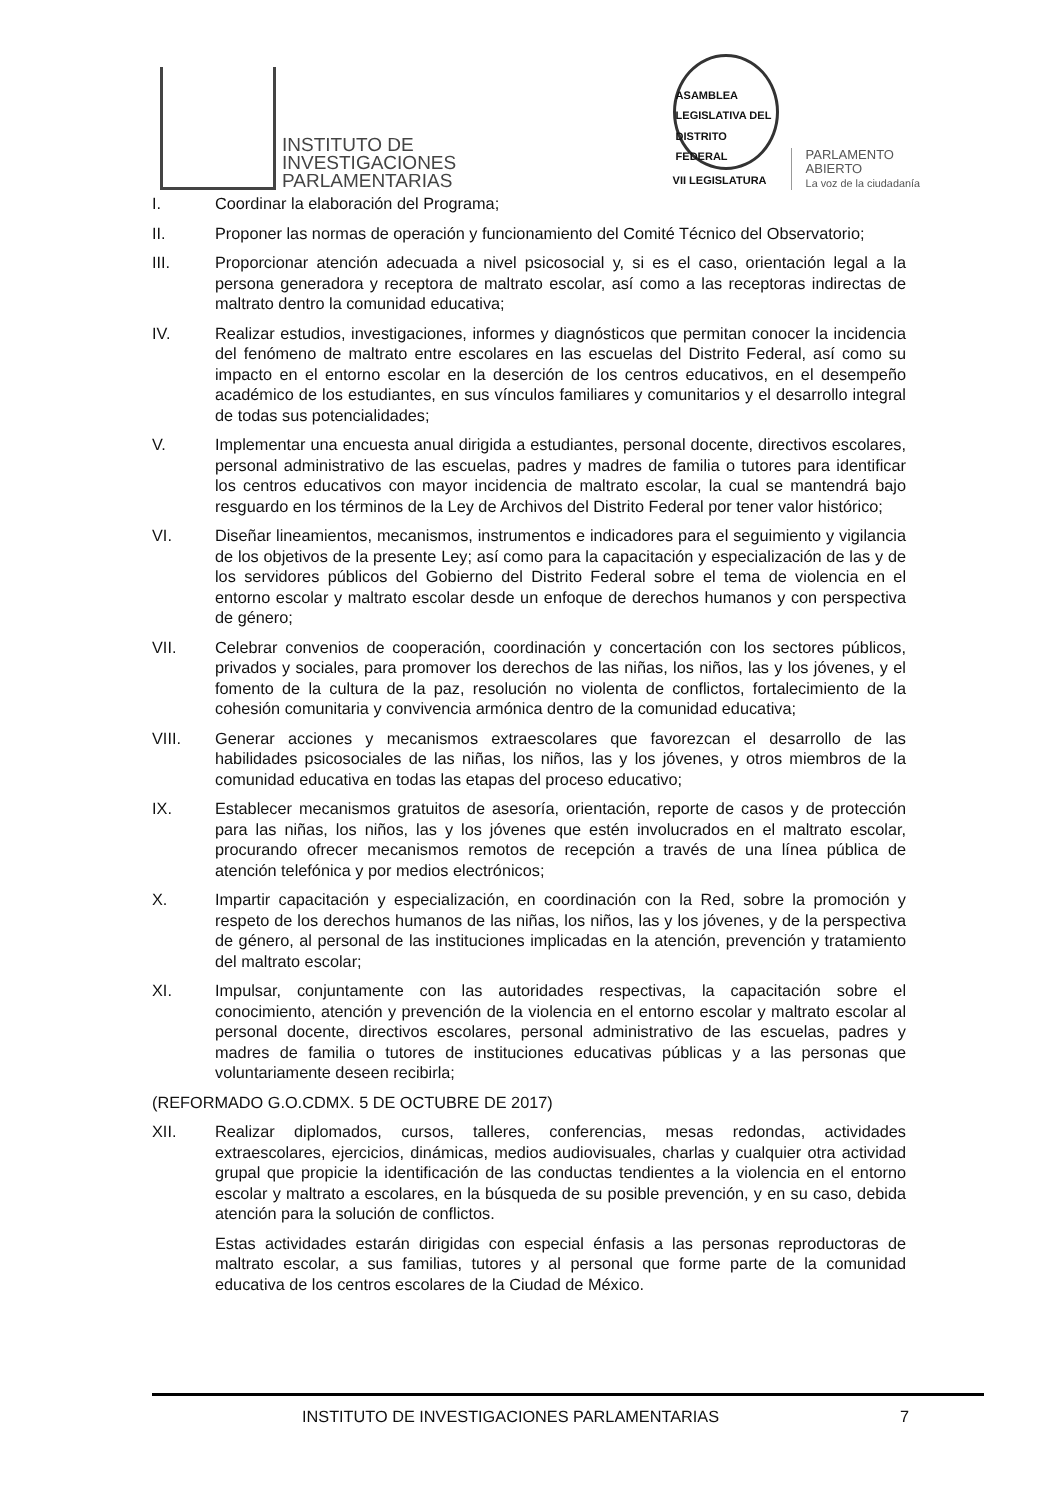INSTITUTO DE
INVESTIGACIONES
PARLAMENTARIAS
ASAMBLEA LEGISLATIVA DEL DISTRITO FEDERAL
VII LEGISLATURA
PARLAMENTO
ABIERTO
La voz de la ciudadanía
I. Coordinar la elaboración del Programa;
II. Proponer las normas de operación y funcionamiento del Comité Técnico del Observatorio;
III. Proporcionar atención adecuada a nivel psicosocial y, si es el caso, orientación legal a la persona generadora y receptora de maltrato escolar, así como a las receptoras indirectas de maltrato dentro la comunidad educativa;
IV. Realizar estudios, investigaciones, informes y diagnósticos que permitan conocer la incidencia del fenómeno de maltrato entre escolares en las escuelas del Distrito Federal, así como su impacto en el entorno escolar en la deserción de los centros educativos, en el desempeño académico de los estudiantes, en sus vínculos familiares y comunitarios y el desarrollo integral de todas sus potencialidades;
V. Implementar una encuesta anual dirigida a estudiantes, personal docente, directivos escolares, personal administrativo de las escuelas, padres y madres de familia o tutores para identificar los centros educativos con mayor incidencia de maltrato escolar, la cual se mantendrá bajo resguardo en los términos de la Ley de Archivos del Distrito Federal por tener valor histórico;
VI. Diseñar lineamientos, mecanismos, instrumentos e indicadores para el seguimiento y vigilancia de los objetivos de la presente Ley; así como para la capacitación y especialización de las y de los servidores públicos del Gobierno del Distrito Federal sobre el tema de violencia en el entorno escolar y maltrato escolar desde un enfoque de derechos humanos y con perspectiva de género;
VII. Celebrar convenios de cooperación, coordinación y concertación con los sectores públicos, privados y sociales, para promover los derechos de las niñas, los niños, las y los jóvenes, y el fomento de la cultura de la paz, resolución no violenta de conflictos, fortalecimiento de la cohesión comunitaria y convivencia armónica dentro de la comunidad educativa;
VIII. Generar acciones y mecanismos extraescolares que favorezcan el desarrollo de las habilidades psicosociales de las niñas, los niños, las y los jóvenes, y otros miembros de la comunidad educativa en todas las etapas del proceso educativo;
IX. Establecer mecanismos gratuitos de asesoría, orientación, reporte de casos y de protección para las niñas, los niños, las y los jóvenes que estén involucrados en el maltrato escolar, procurando ofrecer mecanismos remotos de recepción a través de una línea pública de atención telefónica y por medios electrónicos;
X. Impartir capacitación y especialización, en coordinación con la Red, sobre la promoción y respeto de los derechos humanos de las niñas, los niños, las y los jóvenes, y de la perspectiva de género, al personal de las instituciones implicadas en la atención, prevención y tratamiento del maltrato escolar;
XI. Impulsar, conjuntamente con las autoridades respectivas, la capacitación sobre el conocimiento, atención y prevención de la violencia en el entorno escolar y maltrato escolar al personal docente, directivos escolares, personal administrativo de las escuelas, padres y madres de familia o tutores de instituciones educativas públicas y a las personas que voluntariamente deseen recibirla;
(REFORMADO G.O.CDMX. 5 DE OCTUBRE DE 2017)
XII. Realizar diplomados, cursos, talleres, conferencias, mesas redondas, actividades extraescolares, ejercicios, dinámicas, medios audiovisuales, charlas y cualquier otra actividad grupal que propicie la identificación de las conductas tendientes a la violencia en el entorno escolar y maltrato a escolares, en la búsqueda de su posible prevención, y en su caso, debida atención para la solución de conflictos.
Estas actividades estarán dirigidas con especial énfasis a las personas reproductoras de maltrato escolar, a sus familias, tutores y al personal que forme parte de la comunidad educativa de los centros escolares de la Ciudad de México.
INSTITUTO DE INVESTIGACIONES PARLAMENTARIAS 7